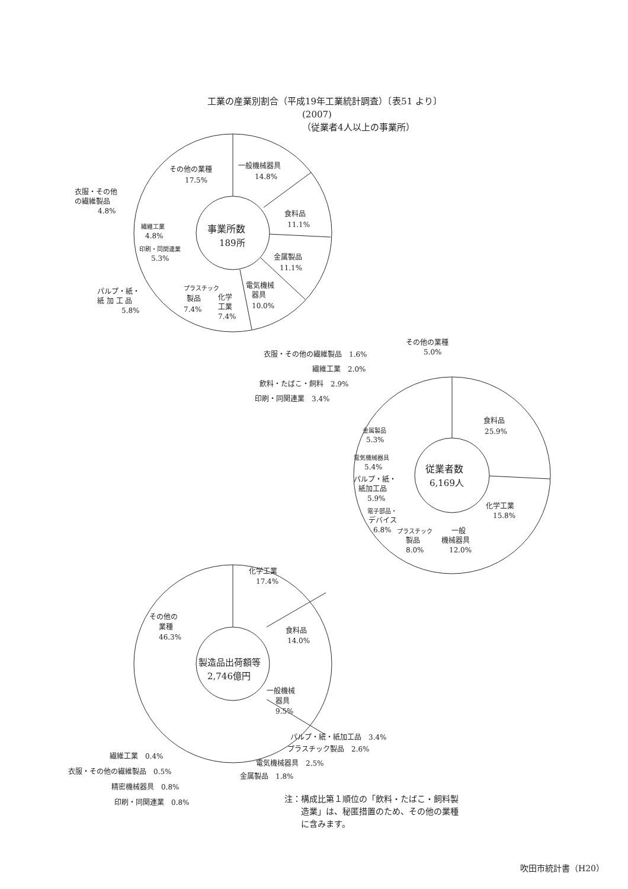工業の産業別割合（平成19年工業統計調査）〔表51 より〕
(2007)
（従業者4人以上の事業所）
事業所数
189所
一般機械器具
14.8%
その他の業種
17.5%
食料品
11.1%
金属製品
11.1%
電気機械
器具
10.0%
化学
工業
7.4%
プラスチック
製品
7.4%
衣服・その他
の繊維製品
4.8%
繊維工業
4.8%
印刷・同関連業
5.3%
パルプ・紙・
紙 加 工 品
5.8%
従業者数
6,169人
その他の業種
5.0%
衣服・その他の繊維製品　1.6%
繊維工業　2.0%
飲料・たばこ・飼料　2.9%
印刷・同関連業　3.4%
食料品
25.9%
金属製品
5.3%
電気機械器具
5.4%
パルプ・紙・
紙加工品
5.9%
電子部品・
デバイス
6.8%
プラスチック
製品
8.0%
化学工業
15.8%
一般
機械器具
12.0%
製造品出荷額等
2,746億円
化学工業
17.4%
その他の
業種
46.3%
食料品
14.0%
一般機械
器具
9.5%
パルプ・紙・紙加工品　3.4%
プラスチック製品　2.6%
電気機械器具　2.5%
金属製品　1.8%
繊維工業　0.4%
衣服・その他の繊維製品　0.5%
精密機械器具　0.8%
印刷・同関連業　0.8%
注：構成比第１順位の「飲料・たばこ・飼料製
　　造業」は、秘匿措置のため、その他の業種
　　に含みます。
吹田市統計書（H20）